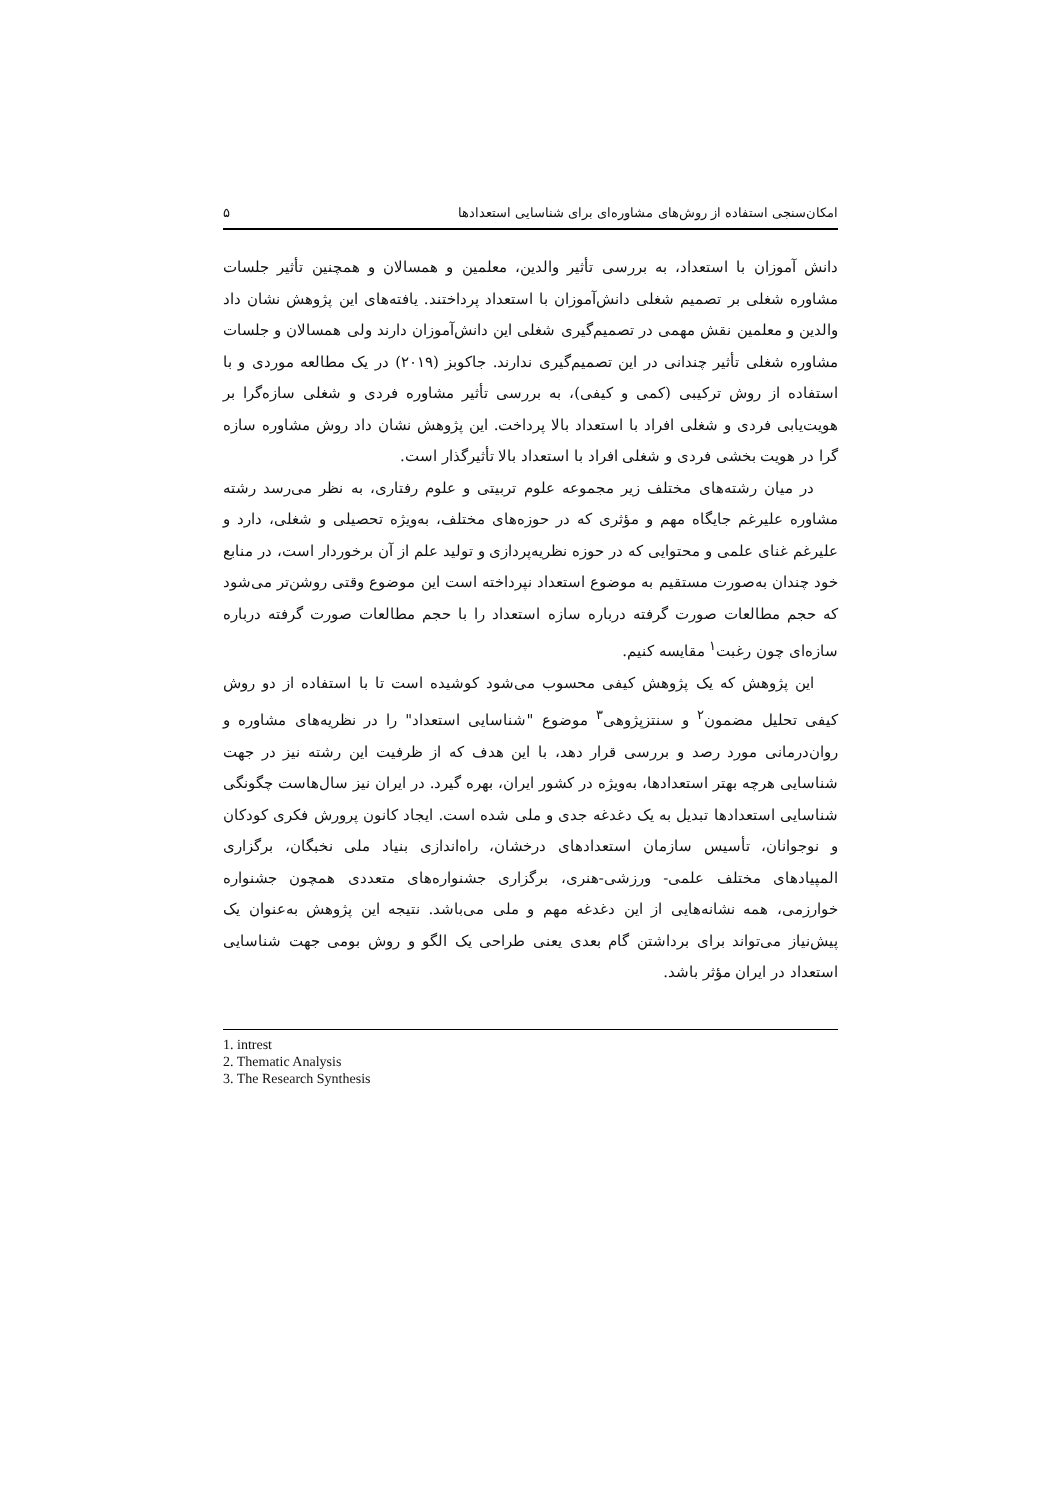امکان‌سنجی استفاده از روش‌های مشاوره‌ای برای شناسایی استعدادها ۵
دانش آموزان با استعداد، به بررسی تأثیر والدین، معلمین و همسالان و همچنین تأثیر جلسات مشاوره شغلی بر تصمیم شغلی دانش‌آموزان با استعداد پرداختند. یافته‌های این پژوهش نشان داد والدین و معلمین نقش مهمی در تصمیم‌گیری شغلی این دانش‌آموزان دارند ولی همسالان و جلسات مشاوره شغلی تأثیر چندانی در این تصمیم‌گیری ندارند. جاکوبز (۲۰۱۹) در یک مطالعه موردی و با استفاده از روش ترکیبی (کمی و کیفی)، به بررسی تأثیر مشاوره فردی و شغلی سازه‌گرا بر هویت‌یابی فردی و شغلی افراد با استعداد بالا پرداخت. این پژوهش نشان داد روش مشاوره سازه گرا در هویت بخشی فردی و شغلی افراد با استعداد بالا تأثیرگذار است.
در میان رشته‌های مختلف زیر مجموعه علوم تربیتی و علوم رفتاری، به نظر می‌رسد رشته مشاوره علیرغم جایگاه مهم و مؤثری که در حوزه‌های مختلف، به‌ویژه تحصیلی و شغلی، دارد و علیرغم غنای علمی و محتوایی که در حوزه نظریه‌پردازی و تولید علم از آن برخوردار است، در منابع خود چندان به‌صورت مستقیم به موضوع استعداد نپرداخته است این موضوع وقتی روشن‌تر می‌شود که حجم مطالعات صورت گرفته درباره سازه استعداد را با حجم مطالعات صورت گرفته درباره سازه‌ای چون رغبت<sup>۱</sup> مقایسه کنیم.
این پژوهش که یک پژوهش کیفی محسوب می‌شود کوشیده است تا با استفاده از دو روش کیفی تحلیل مضمون<sup>۲</sup> و سنتزپژوهی<sup>۳</sup> موضوع "شناسایی استعداد" را در نظریه‌های مشاوره و روان‌درمانی مورد رصد و بررسی قرار دهد، با این هدف که از ظرفیت این رشته نیز در جهت شناسایی هرچه بهتر استعدادها، به‌ویژه در کشور ایران، بهره گیرد. در ایران نیز سال‌هاست چگونگی شناسایی استعدادها تبدیل به یک دغدغه جدی و ملی شده است. ایجاد کانون پرورش فکری کودکان و نوجوانان، تأسیس سازمان استعدادهای درخشان، راه‌اندازی بنیاد ملی نخبگان، برگزاری المپیادهای مختلف علمی- ورزشی-هنری، برگزاری جشنواره‌های متعددی همچون جشنواره خوارزمی، همه نشانه‌هایی از این دغدغه مهم و ملی می‌باشد. نتیجه این پژوهش به‌عنوان یک پیش‌نیاز می‌تواند برای برداشتن گام بعدی یعنی طراحی یک الگو و روش بومی جهت شناسایی استعداد در ایران مؤثر باشد.
1. intrest
2. Thematic Analysis
3. The Research Synthesis